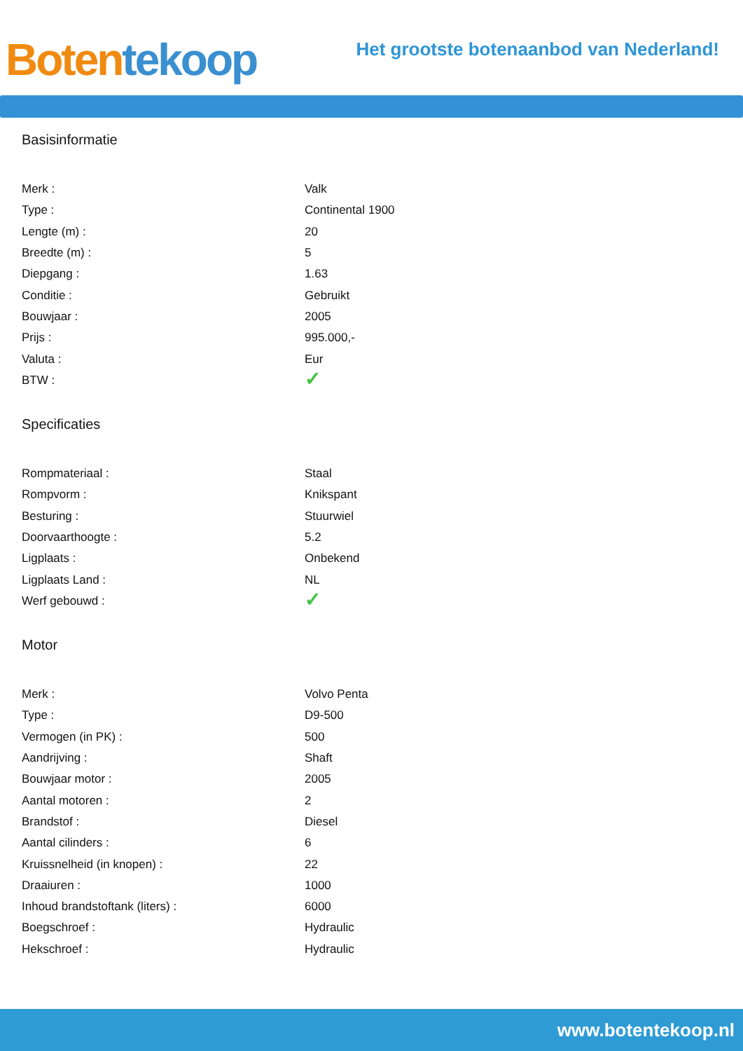Boten tekoop
Het grootste botenaanbod van Nederland!
Basisinformatie
| Merk : | Valk |
| Type : | Continental 1900 |
| Lengte (m) : | 20 |
| Breedte (m) : | 5 |
| Diepgang : | 1.63 |
| Conditie : | Gebruikt |
| Bouwjaar : | 2005 |
| Prijs : | 995.000,- |
| Valuta : | Eur |
| BTW : | ✓ |
Specificaties
| Rompmateriaal : | Staal |
| Rompvorm : | Knikspant |
| Besturing : | Stuurwiel |
| Doorvaarthoogte : | 5.2 |
| Ligplaats : | Onbekend |
| Ligplaats Land : | NL |
| Werf gebouwd : | ✓ |
Motor
| Merk : | Volvo Penta |
| Type : | D9-500 |
| Vermogen (in PK) : | 500 |
| Aandrijving : | Shaft |
| Bouwjaar motor : | 2005 |
| Aantal motoren : | 2 |
| Brandstof : | Diesel |
| Aantal cilinders : | 6 |
| Kruissnelheid (in knopen) : | 22 |
| Draaiuren : | 1000 |
| Inhoud brandstoftank (liters) : | 6000 |
| Boegschroef : | Hydraulic |
| Hekschroef : | Hydraulic |
www.botentekoop.nl